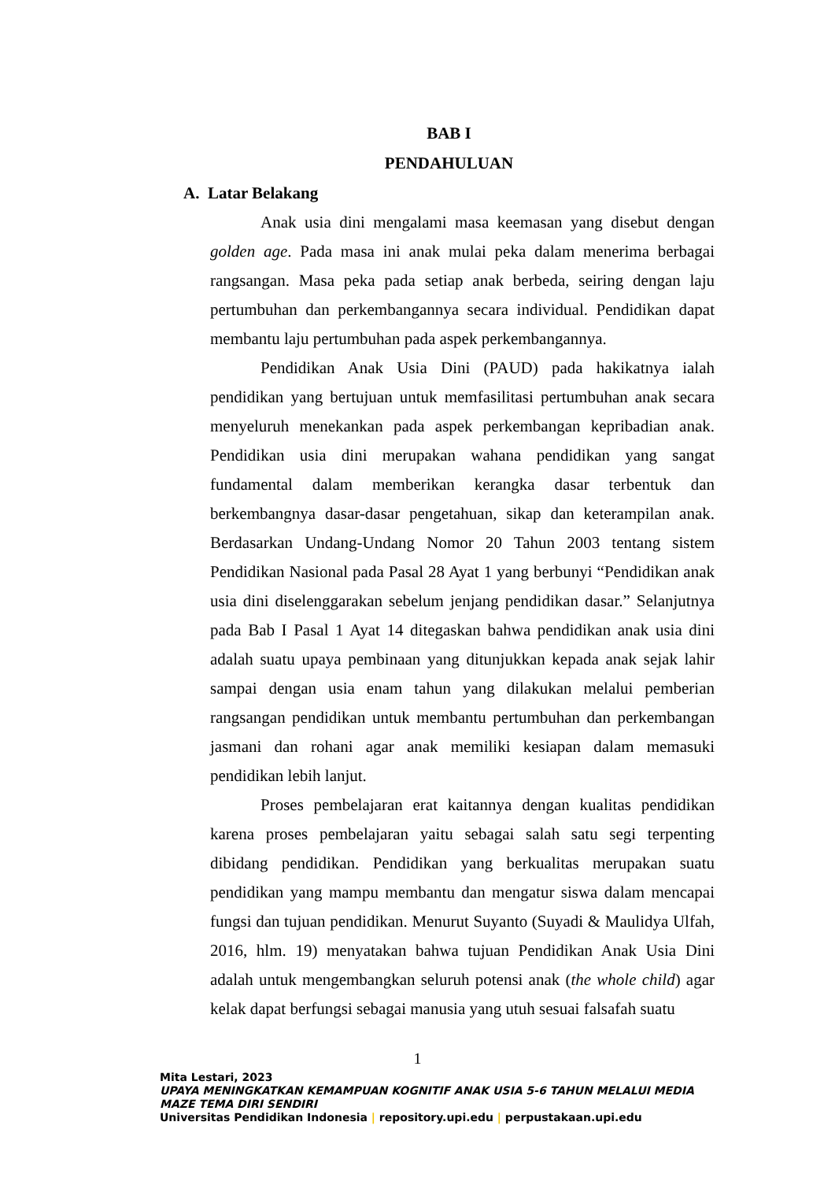BAB I
PENDAHULUAN
A. Latar Belakang
Anak usia dini mengalami masa keemasan yang disebut dengan golden age. Pada masa ini anak mulai peka dalam menerima berbagai rangsangan. Masa peka pada setiap anak berbeda, seiring dengan laju pertumbuhan dan perkembangannya secara individual. Pendidikan dapat membantu laju pertumbuhan pada aspek perkembangannya.
Pendidikan Anak Usia Dini (PAUD) pada hakikatnya ialah pendidikan yang bertujuan untuk memfasilitasi pertumbuhan anak secara menyeluruh menekankan pada aspek perkembangan kepribadian anak. Pendidikan usia dini merupakan wahana pendidikan yang sangat fundamental dalam memberikan kerangka dasar terbentuk dan berkembangnya dasar-dasar pengetahuan, sikap dan keterampilan anak. Berdasarkan Undang-Undang Nomor 20 Tahun 2003 tentang sistem Pendidikan Nasional pada Pasal 28 Ayat 1 yang berbunyi “Pendidikan anak usia dini diselenggarakan sebelum jenjang pendidikan dasar.” Selanjutnya pada Bab I Pasal 1 Ayat 14 ditegaskan bahwa pendidikan anak usia dini adalah suatu upaya pembinaan yang ditunjukkan kepada anak sejak lahir sampai dengan usia enam tahun yang dilakukan melalui pemberian rangsangan pendidikan untuk membantu pertumbuhan dan perkembangan jasmani dan rohani agar anak memiliki kesiapan dalam memasuki pendidikan lebih lanjut.
Proses pembelajaran erat kaitannya dengan kualitas pendidikan karena proses pembelajaran yaitu sebagai salah satu segi terpenting dibidang pendidikan. Pendidikan yang berkualitas merupakan suatu pendidikan yang mampu membantu dan mengatur siswa dalam mencapai fungsi dan tujuan pendidikan. Menurut Suyanto (Suyadi & Maulidya Ulfah, 2016, hlm. 19) menyatakan bahwa tujuan Pendidikan Anak Usia Dini adalah untuk mengembangkan seluruh potensi anak (the whole child) agar kelak dapat berfungsi sebagai manusia yang utuh sesuai falsafah suatu
1
Mita Lestari, 2023
UPAYA MENINGKATKAN KEMAMPUAN KOGNITIF ANAK USIA 5-6 TAHUN MELALUI MEDIA MAZE TEMA DIRI SENDIRI
Universitas Pendidikan Indonesia | repository.upi.edu | perpustakaan.upi.edu